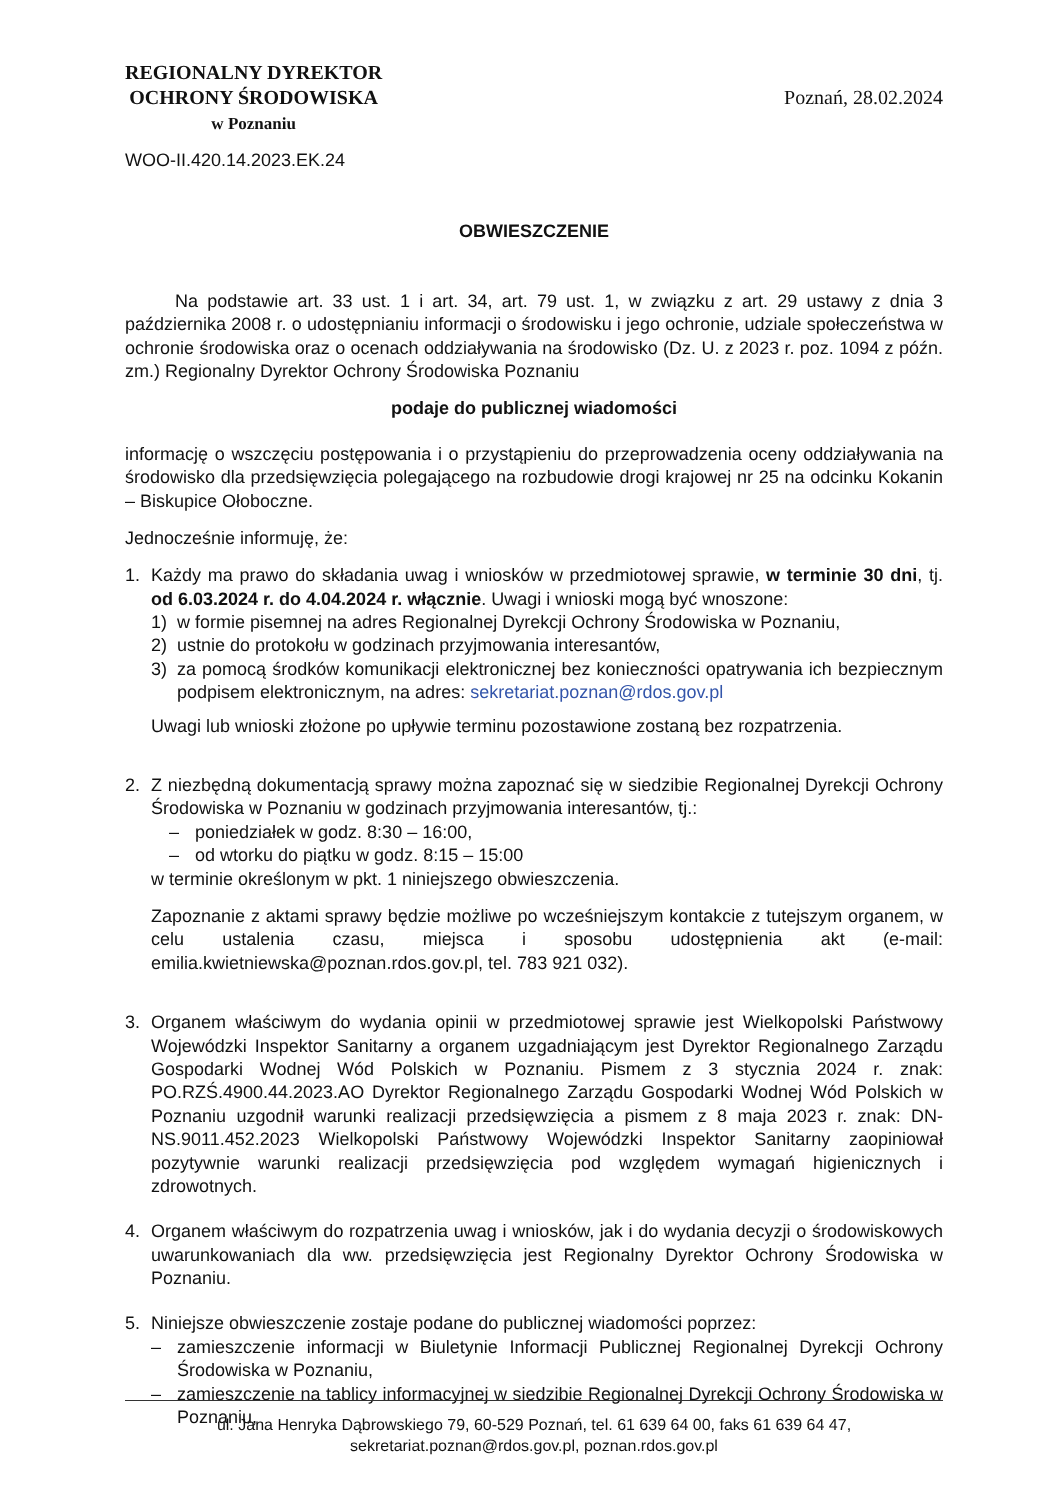REGIONALNY DYREKTOR
OCHRONY ŚRODOWISKA
w Poznaniu
WOO-II.420.14.2023.EK.24
Poznań, 28.02.2024
OBWIESZCZENIE
Na podstawie art. 33 ust. 1 i art. 34, art. 79 ust. 1, w związku z art. 29 ustawy z dnia 3 października 2008 r. o udostępnianiu informacji o środowisku i jego ochronie, udziale społeczeństwa w ochronie środowiska oraz o ocenach oddziaływania na środowisko (Dz. U. z 2023 r. poz. 1094 z późn. zm.) Regionalny Dyrektor Ochrony Środowiska Poznaniu
podaje do publicznej wiadomości
informację o wszczęciu postępowania i o przystąpieniu do przeprowadzenia oceny oddziaływania na środowisko dla przedsięwzięcia polegającego na rozbudowie drogi krajowej nr 25 na odcinku Kokanin – Biskupice Ołoboczne.
Jednocześnie informuję, że:
1. Każdy ma prawo do składania uwag i wniosków w przedmiotowej sprawie, w terminie 30 dni, tj. od 6.03.2024 r. do 4.04.2024 r. włącznie. Uwagi i wnioski mogą być wnoszone:
1) w formie pisemnej na adres Regionalnej Dyrekcji Ochrony Środowiska w Poznaniu,
2) ustnie do protokołu w godzinach przyjmowania interesantów,
3) za pomocą środków komunikacji elektronicznej bez konieczności opatrywania ich bezpiecznym podpisem elektronicznym, na adres: sekretariat.poznan@rdos.gov.pl
Uwagi lub wnioski złożone po upływie terminu pozostawione zostaną bez rozpatrzenia.
2. Z niezbędną dokumentacją sprawy można zapoznać się w siedzibie Regionalnej Dyrekcji Ochrony Środowiska w Poznaniu w godzinach przyjmowania interesantów, tj.:
– poniedziałek w godz. 8:30 – 16:00,
– od wtorku do piątku w godz. 8:15 – 15:00
w terminie określonym w pkt. 1 niniejszego obwieszczenia.
Zapoznanie z aktami sprawy będzie możliwe po wcześniejszym kontakcie z tutejszym organem, w celu ustalenia czasu, miejsca i sposobu udostępnienia akt (e-mail: emilia.kwietniewska@poznan.rdos.gov.pl, tel. 783 921 032).
3. Organem właściwym do wydania opinii w przedmiotowej sprawie jest Wielkopolski Państwowy Wojewódzki Inspektor Sanitarny a organem uzgadniającym jest Dyrektor Regionalnego Zarządu Gospodarki Wodnej Wód Polskich w Poznaniu. Pismem z 3 stycznia 2024 r. znak: PO.RZŚ.4900.44.2023.AO Dyrektor Regionalnego Zarządu Gospodarki Wodnej Wód Polskich w Poznaniu uzgodnił warunki realizacji przedsięwzięcia a pismem z 8 maja 2023 r. znak: DN-NS.9011.452.2023 Wielkopolski Państwowy Wojewódzki Inspektor Sanitarny zaopiniował pozytywnie warunki realizacji przedsięwzięcia pod względem wymagań higienicznych i zdrowotnych.
4. Organem właściwym do rozpatrzenia uwag i wniosków, jak i do wydania decyzji o środowiskowych uwarunkowaniach dla ww. przedsięwzięcia jest Regionalny Dyrektor Ochrony Środowiska w Poznaniu.
5. Niniejsze obwieszczenie zostaje podane do publicznej wiadomości poprzez:
– zamieszczenie informacji w Biuletynie Informacji Publicznej Regionalnej Dyrekcji Ochrony Środowiska w Poznaniu,
– zamieszczenie na tablicy informacyjnej w siedzibie Regionalnej Dyrekcji Ochrony Środowiska w Poznaniu,
ul. Jana Henryka Dąbrowskiego 79, 60-529 Poznań, tel. 61 639 64 00, faks 61 639 64 47,
sekretariat.poznan@rdos.gov.pl, poznan.rdos.gov.pl